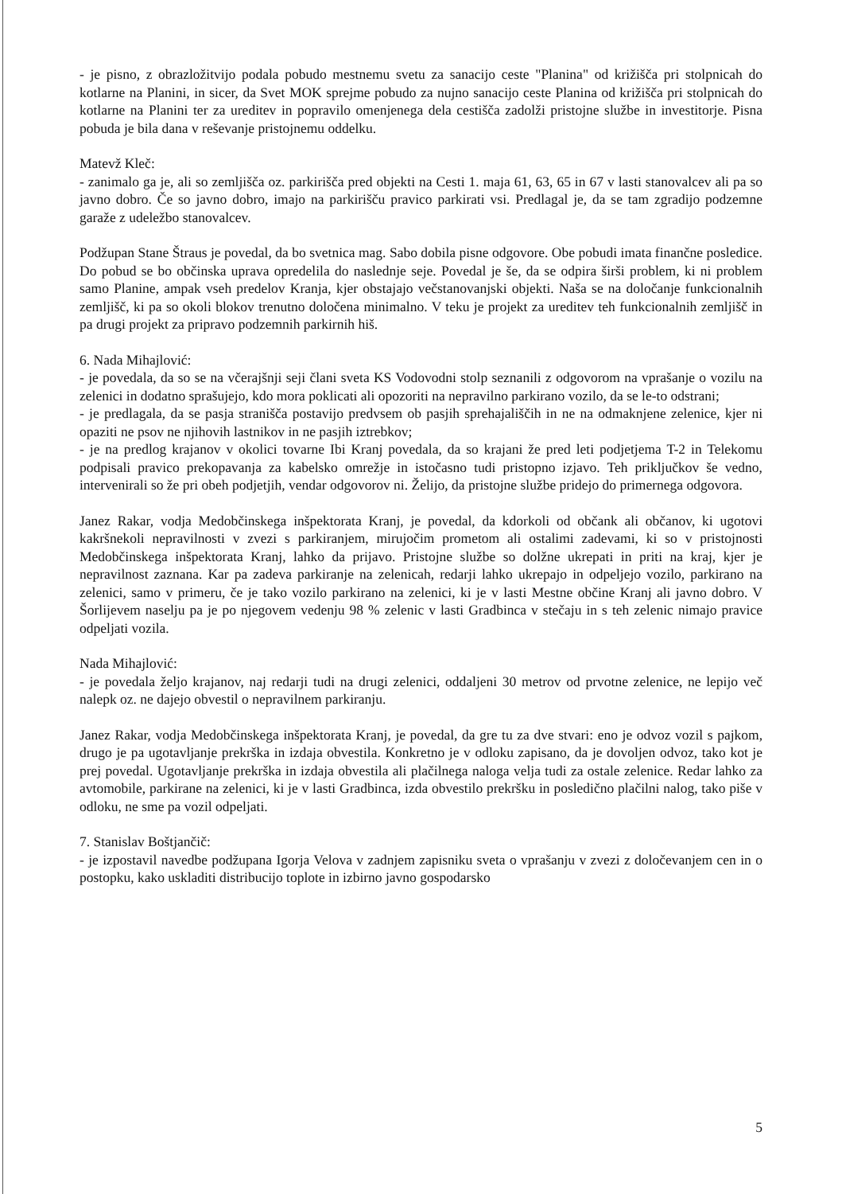- je pisno, z obrazložitvijo podala pobudo mestnemu svetu za sanacijo ceste "Planina" od križišča pri stolpnicah do kotlarne na Planini, in sicer, da Svet MOK sprejme pobudo za nujno sanacijo ceste Planina od križišča pri stolpnicah do kotlarne na Planini ter za ureditev in popravilo omenjenega dela cestišča zadolži pristojne službe in investitorje. Pisna pobuda je bila dana v reševanje pristojnemu oddelku.
Matevž Kleč:
- zanimalo ga je, ali so zemljišča oz. parkirišča pred objekti na Cesti 1. maja 61, 63, 65 in 67 v lasti stanovalcev ali pa so javno dobro. Če so javno dobro, imajo na parkirišču pravico parkirati vsi. Predlagal je, da se tam zgradijo podzemne garaže z udeležbo stanovalcev.
Podžupan Stane Štraus je povedal, da bo svetnica mag. Sabo dobila pisne odgovore. Obe pobudi imata finančne posledice. Do pobud se bo občinska uprava opredelila do naslednje seje. Povedal je še, da se odpira širši problem, ki ni problem samo Planine, ampak vseh predelov Kranja, kjer obstajajo večstanovanjski objekti. Naša se na določanje funkcionalnih zemljišč, ki pa so okoli blokov trenutno določena minimalno. V teku je projekt za ureditev teh funkcionalnih zemljišč in pa drugi projekt za pripravo podzemnih parkirnih hiš.
6. Nada Mihajlović:
- je povedala, da so se na včerajšnji seji člani sveta KS Vodovodni stolp seznanili z odgovorom na vprašanje o vozilu na zelenici in dodatno sprašujejo, kdo mora poklicati ali opozoriti na nepravilno parkirano vozilo, da se le-to odstrani;
- je predlagala, da se pasja stranišča postavijo predvsem ob pasjih sprehajališčih in ne na odmaknjene zelenice, kjer ni opaziti ne psov ne njihovih lastnikov in ne pasjih iztrebkov;
- je na predlog krajanov v okolici tovarne Ibi Kranj povedala, da so krajani že pred leti podjetjema T-2 in Telekomu podpisali pravico prekopavanja za kabelsko omrežje in istočasno tudi pristopno izjavo. Teh priključkov še vedno, intervenirali so že pri obeh podjetjih, vendar odgovorov ni. Želijo, da pristojne službe pridejo do primernega odgovora.
Janez Rakar, vodja Medobčinskega inšpektorata Kranj, je povedal, da kdorkoli od občank ali občanov, ki ugotovi kakršnekoli nepravilnosti v zvezi s parkiranjem, mirujočim prometom ali ostalimi zadevami, ki so v pristojnosti Medobčinskega inšpektorata Kranj, lahko da prijavo. Pristojne službe so dolžne ukrepati in priti na kraj, kjer je nepravilnost zaznana. Kar pa zadeva parkiranje na zelenicah, redarji lahko ukrepajo in odpeljejo vozilo, parkirano na zelenici, samo v primeru, če je tako vozilo parkirano na zelenici, ki je v lasti Mestne občine Kranj ali javno dobro. V Šorlijevem naselju pa je po njegovem vedenju 98 % zelenic v lasti Gradbinca v stečaju in s teh zelenic nimajo pravice odpeljati vozila.
Nada Mihajlović:
- je povedala željo krajanov, naj redarji tudi na drugi zelenici, oddaljeni 30 metrov od prvotne zelenice, ne lepijo več nalepk oz. ne dajejo obvestil o nepravilnem parkiranju.
Janez Rakar, vodja Medobčinskega inšpektorata Kranj, je povedal, da gre tu za dve stvari: eno je odvoz vozil s pajkom, drugo je pa ugotavljanje prekrška in izdaja obvestila. Konkretno je v odloku zapisano, da je dovoljen odvoz, tako kot je prej povedal. Ugotavljanje prekrška in izdaja obvestila ali plačilnega naloga velja tudi za ostale zelenice. Redar lahko za avtomobile, parkirane na zelenici, ki je v lasti Gradbinca, izda obvestilo prekršku in posledično plačilni nalog, tako piše v odloku, ne sme pa vozil odpeljati.
7. Stanislav Boštjančič:
- je izpostavil navedbe podžupana Igorja Velova v zadnjem zapisniku sveta o vprašanju v zvezi z določevanjem cen in o postopku, kako uskladiti distribucijo toplote in izbirno javno gospodarsko
5